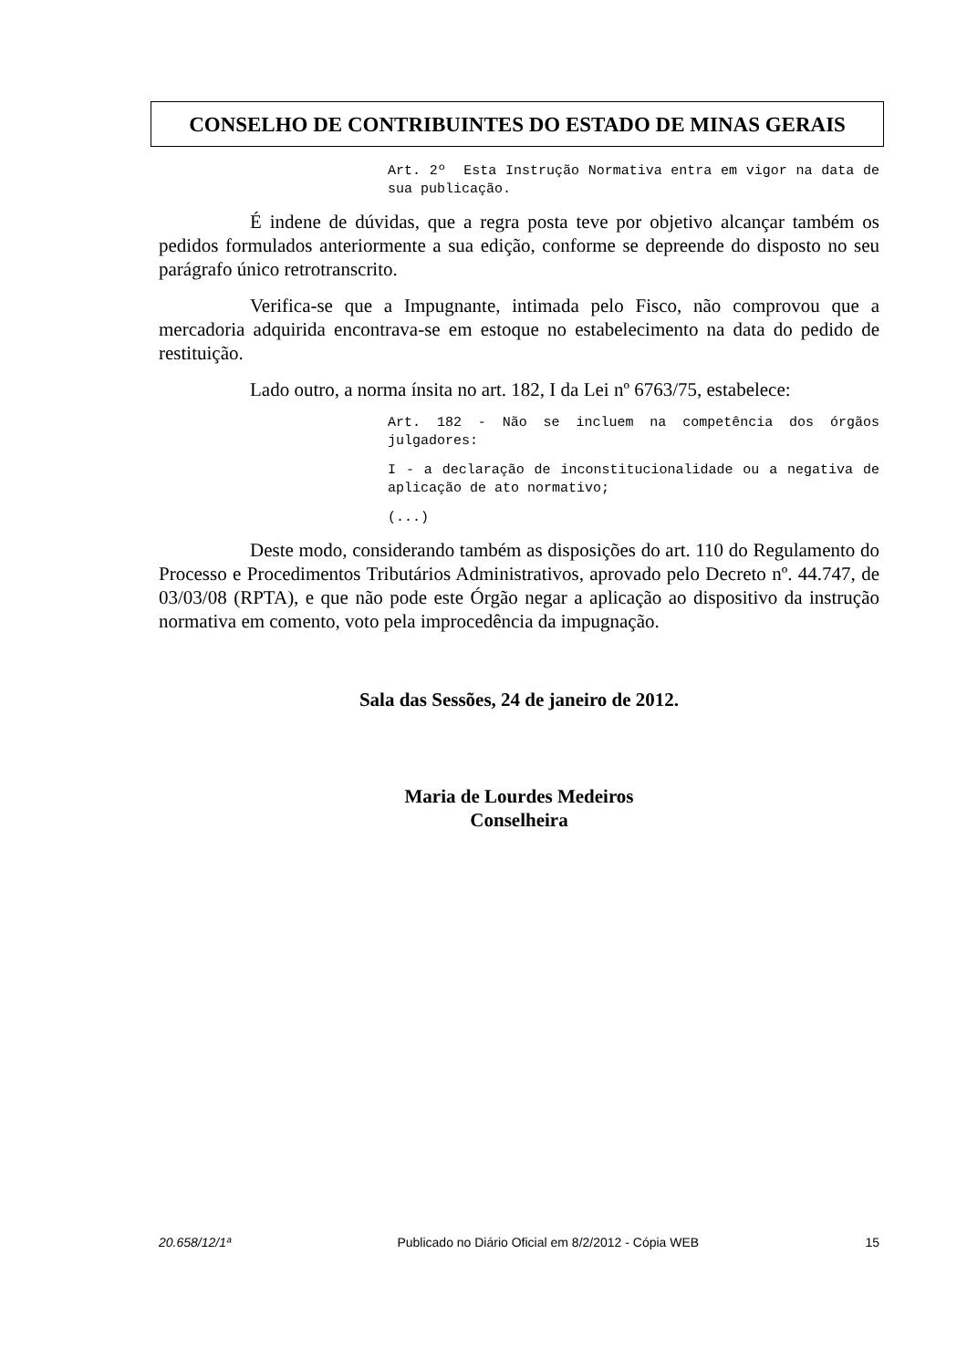CONSELHO DE CONTRIBUINTES DO ESTADO DE MINAS GERAIS
Art. 2º Esta Instrução Normativa entra em vigor na data de sua publicação.
É indene de dúvidas, que a regra posta teve por objetivo alcançar também os pedidos formulados anteriormente a sua edição, conforme se depreende do disposto no seu parágrafo único retrotranscrito.
Verifica-se que a Impugnante, intimada pelo Fisco, não comprovou que a mercadoria adquirida encontrava-se em estoque no estabelecimento na data do pedido de restituição.
Lado outro, a norma ínsita no art. 182, I da Lei nº 6763/75, estabelece:
Art. 182 - Não se incluem na competência dos órgãos julgadores:
I - a declaração de inconstitucionalidade ou a negativa de aplicação de ato normativo;
(...)
Deste modo, considerando também as disposições do art. 110 do Regulamento do Processo e Procedimentos Tributários Administrativos, aprovado pelo Decreto nº. 44.747, de 03/03/08 (RPTA), e que não pode este Órgão negar a aplicação ao dispositivo da instrução normativa em comento, voto pela improcedência da impugnação.
Sala das Sessões, 24 de janeiro de 2012.
Maria de Lourdes Medeiros
Conselheira
20.658/12/1ª Publicado no Diário Oficial em 8/2/2012 - Cópia WEB 15